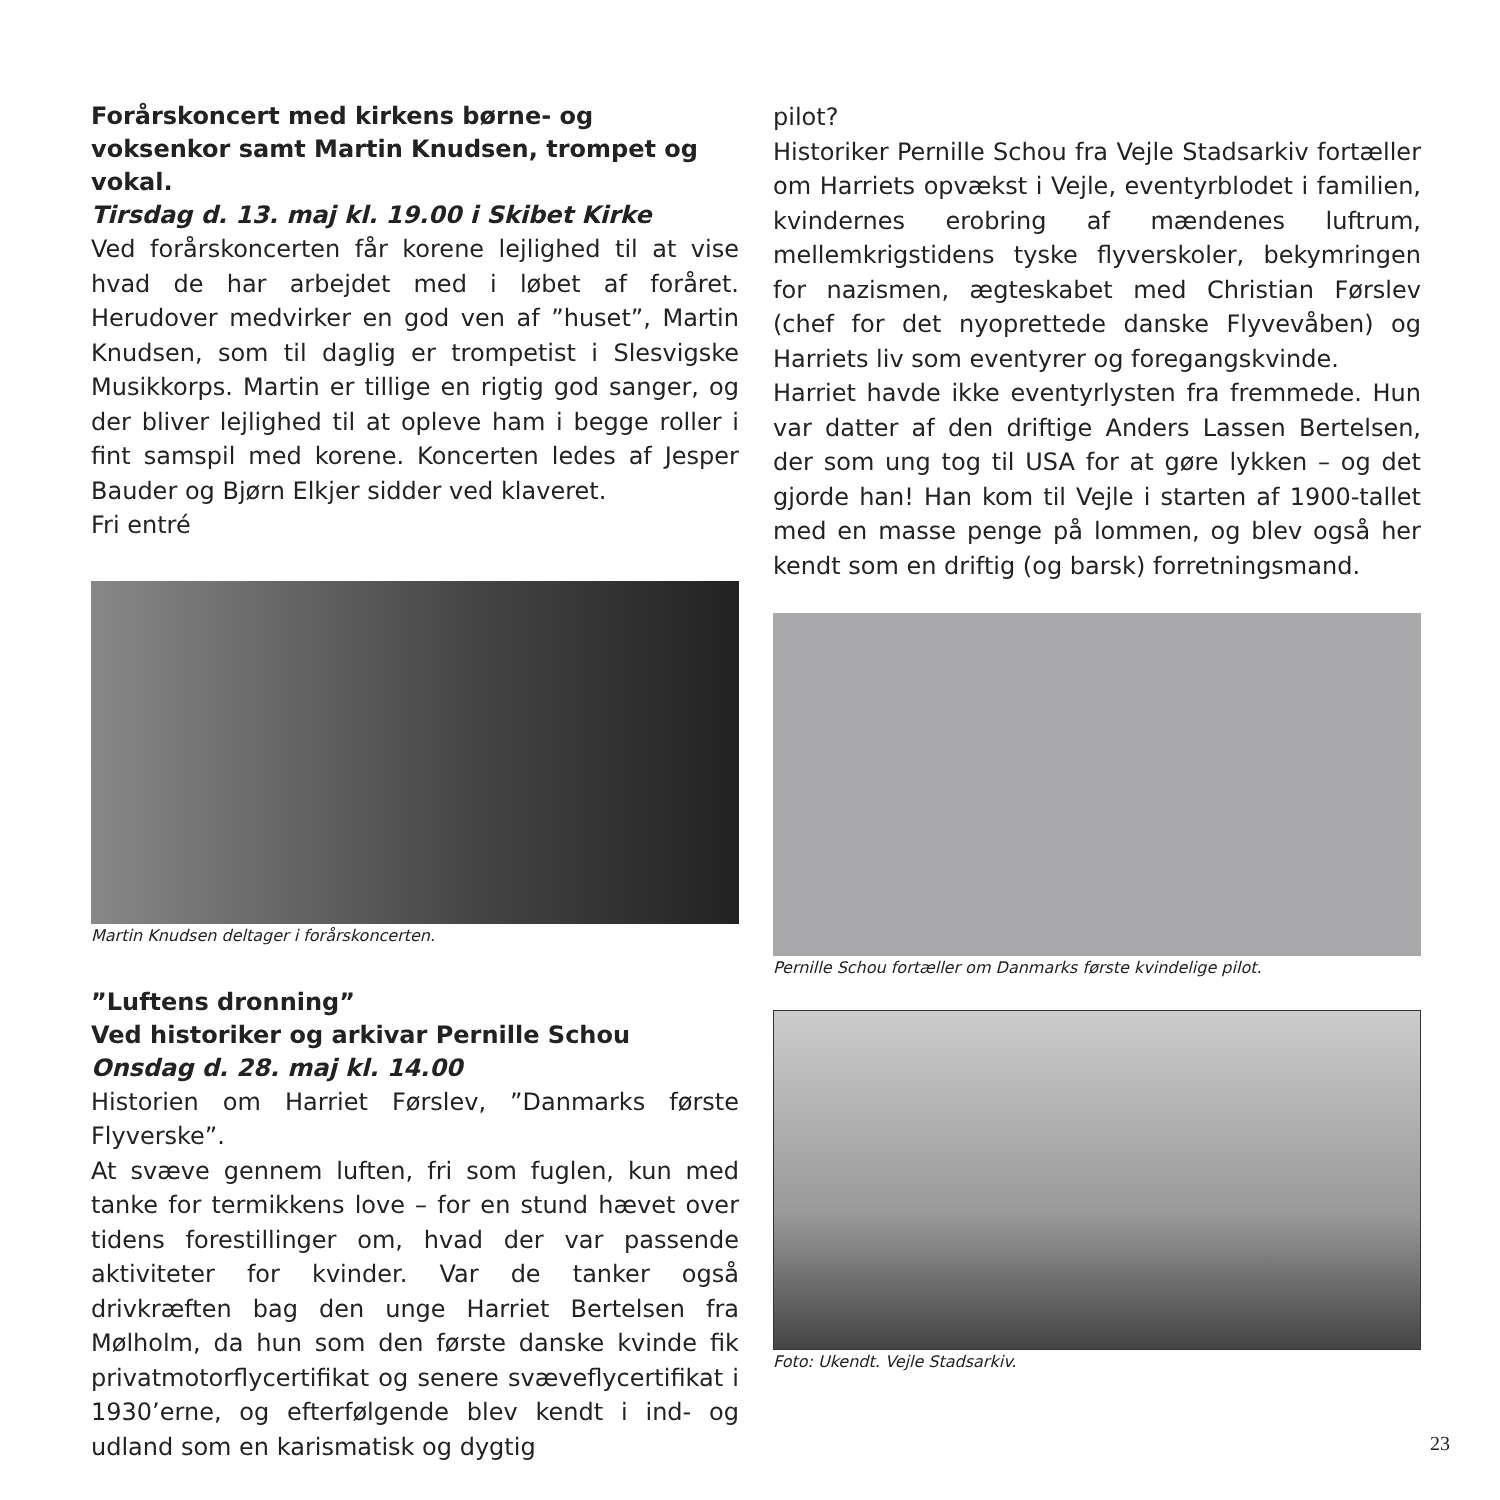Forårskoncert med kirkens børne- og voksenkor samt Martin Knudsen, trompet og vokal.
Tirsdag d. 13. maj kl. 19.00 i Skibet Kirke
Ved forårskoncerten får korene lejlighed til at vise hvad de har arbejdet med i løbet af foråret. Herudover medvirker en god ven af ”huset”, Martin Knudsen, som til daglig er trompetist i Slesvigske Musikkorps. Martin er tillige en rigtig god sanger, og der bliver lejlighed til at opleve ham i begge roller i fint samspil med korene. Koncerten ledes af Jesper Bauder og Bjørn Elkjer sidder ved klaveret.
Fri entré
Martin Knudsen deltager i forårskoncerten.
”Luftens dronning”
Ved historiker og arkivar Pernille Schou
Onsdag d. 28. maj kl. 14.00
Historien om Harriet Førslev, ”Danmarks første Flyverske”.
At svæve gennem luften, fri som fuglen, kun med tanke for termikkens love – for en stund hævet over tidens forestillinger om, hvad der var passende aktiviteter for kvinder. Var de tanker også drivkræften bag den unge Harriet Bertelsen fra Mølholm, da hun som den første danske kvinde fik privatmotorflycertifikat og senere svæveflycertifikat i 1930’erne, og efterfølgende blev kendt i ind- og udland som en karismatisk og dygtig
pilot?
Historiker Pernille Schou fra Vejle Stadsarkiv fortæller om Harriets opvækst i Vejle, eventyrblodet i familien, kvindernes erobring af mændenes luftrum, mellemkrigstidens tyske flyverskoler, bekymringen for nazismen, ægteskabet med Christian Førslev (chef for det nyoprettede danske Flyvevåben) og Harriets liv som eventyrer og foregangskvinde.
Harriet havde ikke eventyrlysten fra fremmede. Hun var datter af den driftige Anders Lassen Bertelsen, der som ung tog til USA for at gøre lykken – og det gjorde han! Han kom til Vejle i starten af 1900-tallet med en masse penge på lommen, og blev også her kendt som en driftig (og barsk) forretningsmand.
Pernille Schou fortæller om Danmarks første kvindelige pilot.
Foto: Ukendt. Vejle Stadsarkiv.
23